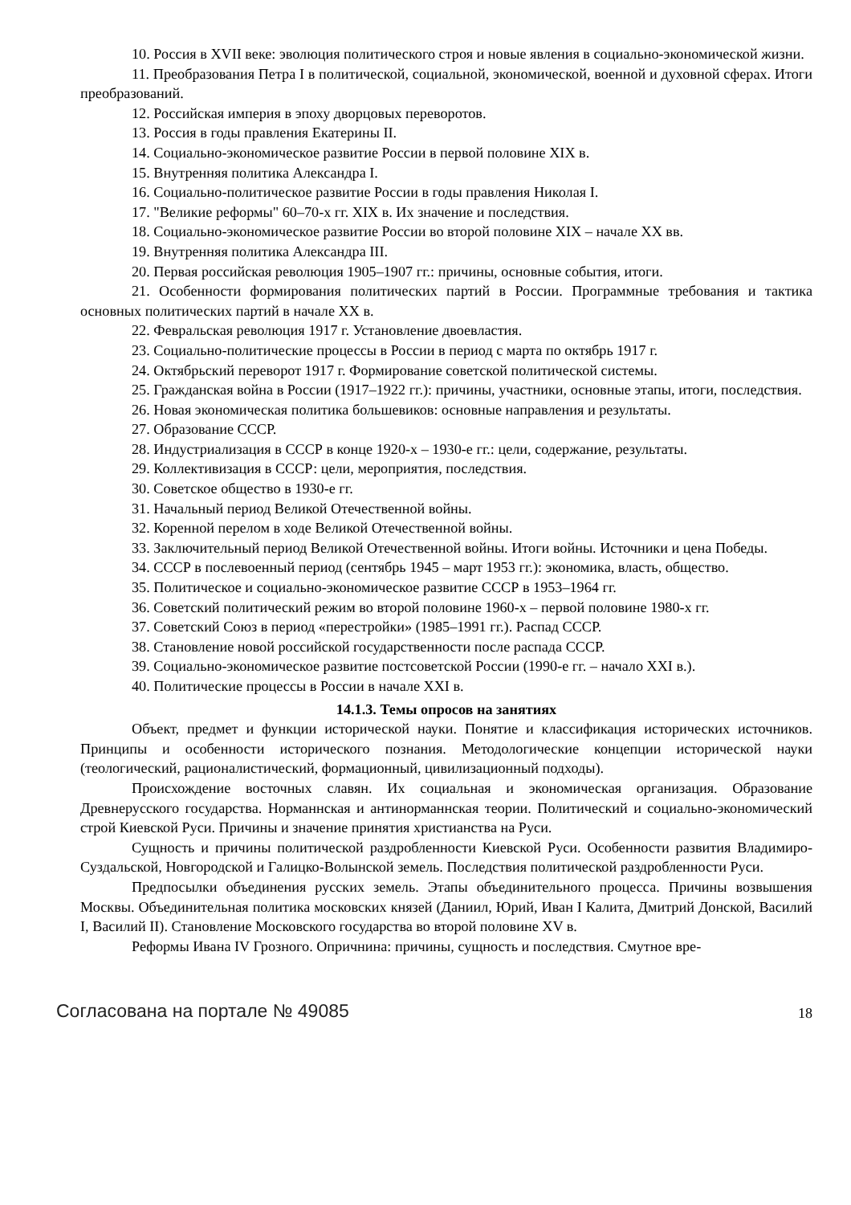10. Россия в XVII веке: эволюция политического строя и новые явления в социально-экономической жизни.
11. Преобразования Петра I в политической, социальной, экономической, военной и духовной сферах. Итоги преобразований.
12. Российская империя в эпоху дворцовых переворотов.
13. Россия в годы правления Екатерины II.
14. Социально-экономическое развитие России в первой половине XIX в.
15. Внутренняя политика Александра I.
16. Социально-политическое развитие России в годы правления Николая I.
17. "Великие реформы" 60–70-х гг. XIX в. Их значение и последствия.
18. Социально-экономическое развитие России во второй половине XIX – начале XX вв.
19. Внутренняя политика Александра III.
20. Первая российская революция 1905–1907 гг.: причины, основные события, итоги.
21. Особенности формирования политических партий в России. Программные требования и тактика основных политических партий в начале XX в.
22. Февральская революция 1917 г. Установление двоевластия.
23. Социально-политические процессы в России в период с марта по октябрь 1917 г.
24. Октябрьский переворот 1917 г. Формирование советской политической системы.
25. Гражданская война в России (1917–1922 гг.): причины, участники, основные этапы, итоги, последствия.
26. Новая экономическая политика большевиков: основные направления и результаты.
27. Образование СССР.
28. Индустриализация в СССР в конце 1920-х – 1930-е гг.: цели, содержание, результаты.
29. Коллективизация в СССР: цели, мероприятия, последствия.
30. Советское общество в 1930-е гг.
31. Начальный период Великой Отечественной войны.
32. Коренной перелом в ходе Великой Отечественной войны.
33. Заключительный период Великой Отечественной войны. Итоги войны. Источники и цена Победы.
34. СССР в послевоенный период (сентябрь 1945 – март 1953 гг.): экономика, власть, общество.
35. Политическое и социально-экономическое развитие СССР в 1953–1964 гг.
36. Советский политический режим во второй половине 1960-х – первой половине 1980-х гг.
37. Советский Союз в период «перестройки» (1985–1991 гг.). Распад СССР.
38. Становление новой российской государственности после распада СССР.
39. Социально-экономическое развитие постсоветской России (1990-е гг. – начало XXI в.).
40. Политические процессы в России в начале XXI в.
14.1.3. Темы опросов на занятиях
Объект, предмет и функции исторической науки. Понятие и классификация исторических источников. Принципы и особенности исторического познания. Методологические концепции исторической науки (теологический, рационалистический, формационный, цивилизационный подходы).
Происхождение восточных славян. Их социальная и экономическая организация. Образование Древнерусского государства. Норманнская и антинорманнская теории. Политический и социально-экономический строй Киевской Руси. Причины и значение принятия христианства на Руси.
Сущность и причины политической раздробленности Киевской Руси. Особенности развития Владимиро-Суздальской, Новгородской и Галицко-Волынской земель. Последствия политической раздробленности Руси.
Предпосылки объединения русских земель. Этапы объединительного процесса. Причины возвышения Москвы. Объединительная политика московских князей (Даниил, Юрий, Иван I Калита, Дмитрий Донской, Василий I, Василий II). Становление Московского государства во второй половине XV в.
Реформы Ивана IV Грозного. Опричнина: причины, сущность и последствия. Смутное вре-
Согласована на портале № 49085 18